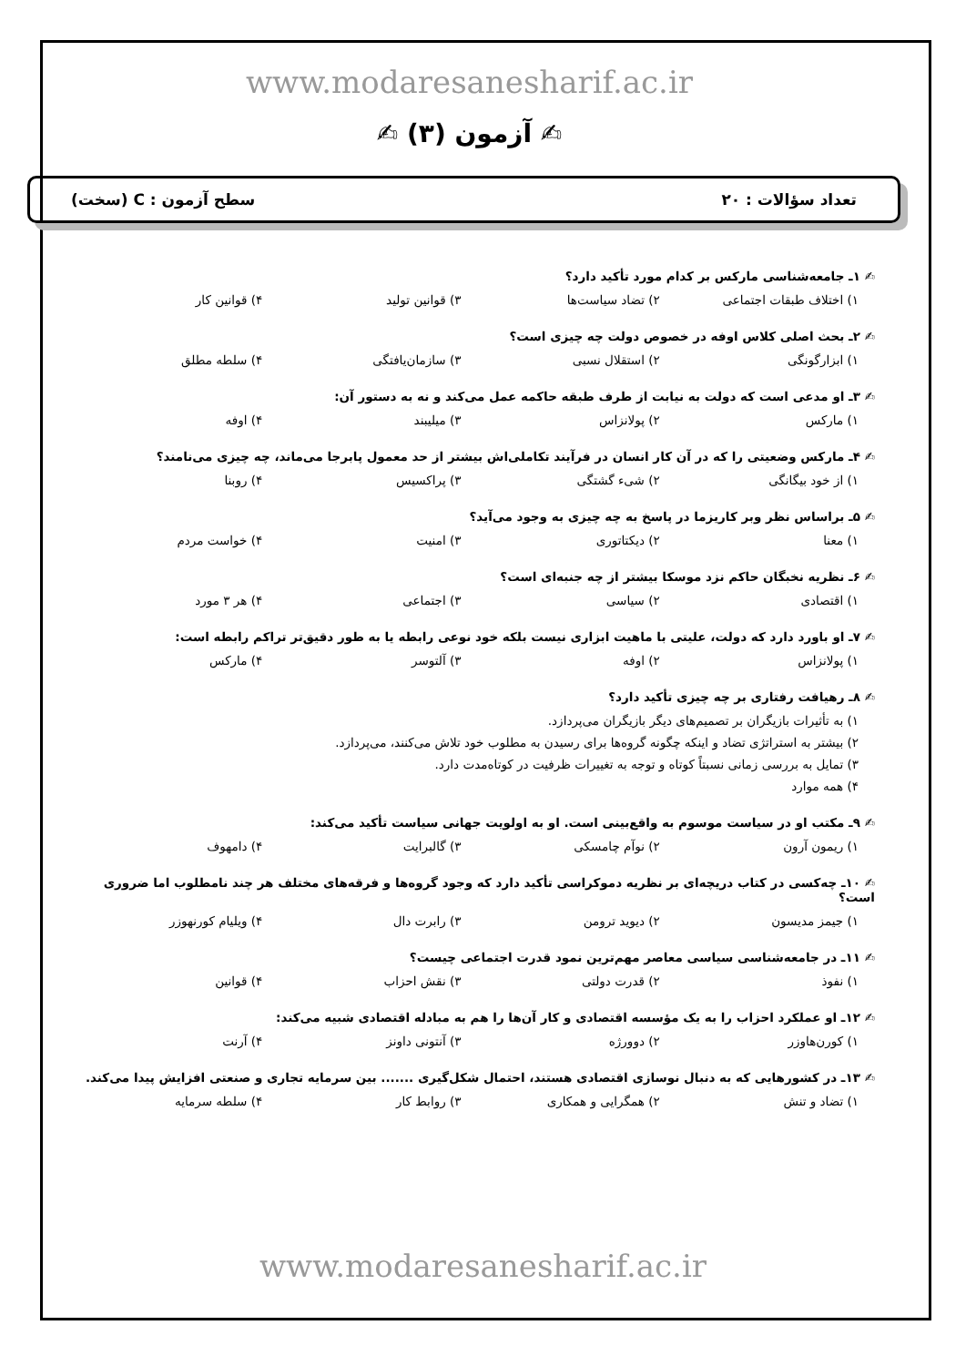www.modaresanesharif.ac.ir
✍ آزمون (۳) ✍
تعداد سؤالات : ۲۰ سطح آزمون : C (سخت)
✍ ۱ـ جامعه‌شناسی مارکس بر کدام مورد تأکید دارد؟
۱) اختلاف طبقات اجتماعی ۲) تضاد سیاست‌ها ۳) قوانین تولید ۴) قوانین کار
✍ ۲ـ بحث اصلی کلاس اوفه در خصوص دولت چه چیزی است؟
۱) ابزارگونگی ۲) استقلال نسبی ۳) سازمان‌یافتگی ۴) سلطه مطلق
✍ ۳ـ او مدعی است که دولت به نیابت از طرف طبقه حاکمه عمل می‌کند و نه به دستور آن:
۱) مارکس ۲) پولانزاس ۳) میلیبند ۴) اوفه
✍ ۴ـ مارکس وضعیتی را که در آن کار انسان در فرآیند تکاملی‌اش بیشتر از حد معمول پابرجا می‌ماند، چه چیزی می‌نامند؟
۱) از خود بیگانگی ۲) شیء گشتگی ۳) پراکسیس ۴) روبنا
✍ ۵ـ براساس نظر وبر کاریزما در پاسخ به چه چیزی به وجود می‌آید؟
۱) معنا ۲) دیکتاتوری ۳) امنیت ۴) خواست مردم
✍ ۶ـ نظریه نخبگان حاکم نزد موسکا بیشتر از چه جنبه‌ای است؟
۱) اقتصادی ۲) سیاسی ۳) اجتماعی ۴) هر ۳ مورد
✍ ۷ـ او باورد دارد که دولت، علیتی با ماهیت ابزاری نیست بلکه خود نوعی رابطه یا به طور دقیق‌تر تراکم رابطه است:
۱) پولانزاس ۲) اوفه ۳) آلتوسر ۴) مارکس
✍ ۸ـ رهیافت رفتاری بر چه چیزی تأکید دارد؟
۱) به تأثیرات بازیگران بر تصمیم‌های دیگر بازیگران می‌پردازد.
۲) بیشتر به استراتژی تضاد و اینکه چگونه گروه‌ها برای رسیدن به مطلوب خود تلاش می‌کنند، می‌پردازد.
۳) تمایل به بررسی زمانی نسبتاً کوتاه و توجه به تغییرات ظرفیت در کوتاه‌مدت دارد.
۴) همه موارد
✍ ۹ـ مکتب او در سیاست موسوم به واقع‌بینی است. او به اولویت جهانی سیاست تأکید می‌کند:
۱) ریمون آرون ۲) نوآم چامسکی ۳) گالبرایت ۴) دامهوف
✍ ۱۰ـ چه‌کسی در کتاب دریچه‌ای بر نظریه دموکراسی تأکید دارد که وجود گروه‌ها و فرقه‌های مختلف هر چند نامطلوب اما ضروری است؟
۱) جیمز مدیسون ۲) دیوید ترومن ۳) رابرت دال ۴) ویلیام کورنهوزر
✍ ۱۱ـ در جامعه‌شناسی سیاسی معاصر مهم‌ترین نمود قدرت اجتماعی چیست؟
۱) نفوذ ۲) قدرت دولتی ۳) نقش احزاب ۴) قوانین
✍ ۱۲ـ او عملکرد احزاب را به یک مؤسسه اقتصادی و کار آن‌ها را هم به مبادله اقتصادی شبیه می‌کند:
۱) کورن‌هاوزر ۲) دوورژه ۳) آنتونی داونز ۴) آرنت
✍ ۱۳ـ در کشورهایی که به دنبال نوسازی اقتصادی هستند، احتمال شکل‌گیری ....... بین سرمایه تجاری و صنعتی افزایش پیدا می‌کند.
۱) تضاد و تنش ۲) همگرایی و همکاری ۳) روابط کار ۴) سلطه سرمایه
www.modaresanesharif.ac.ir